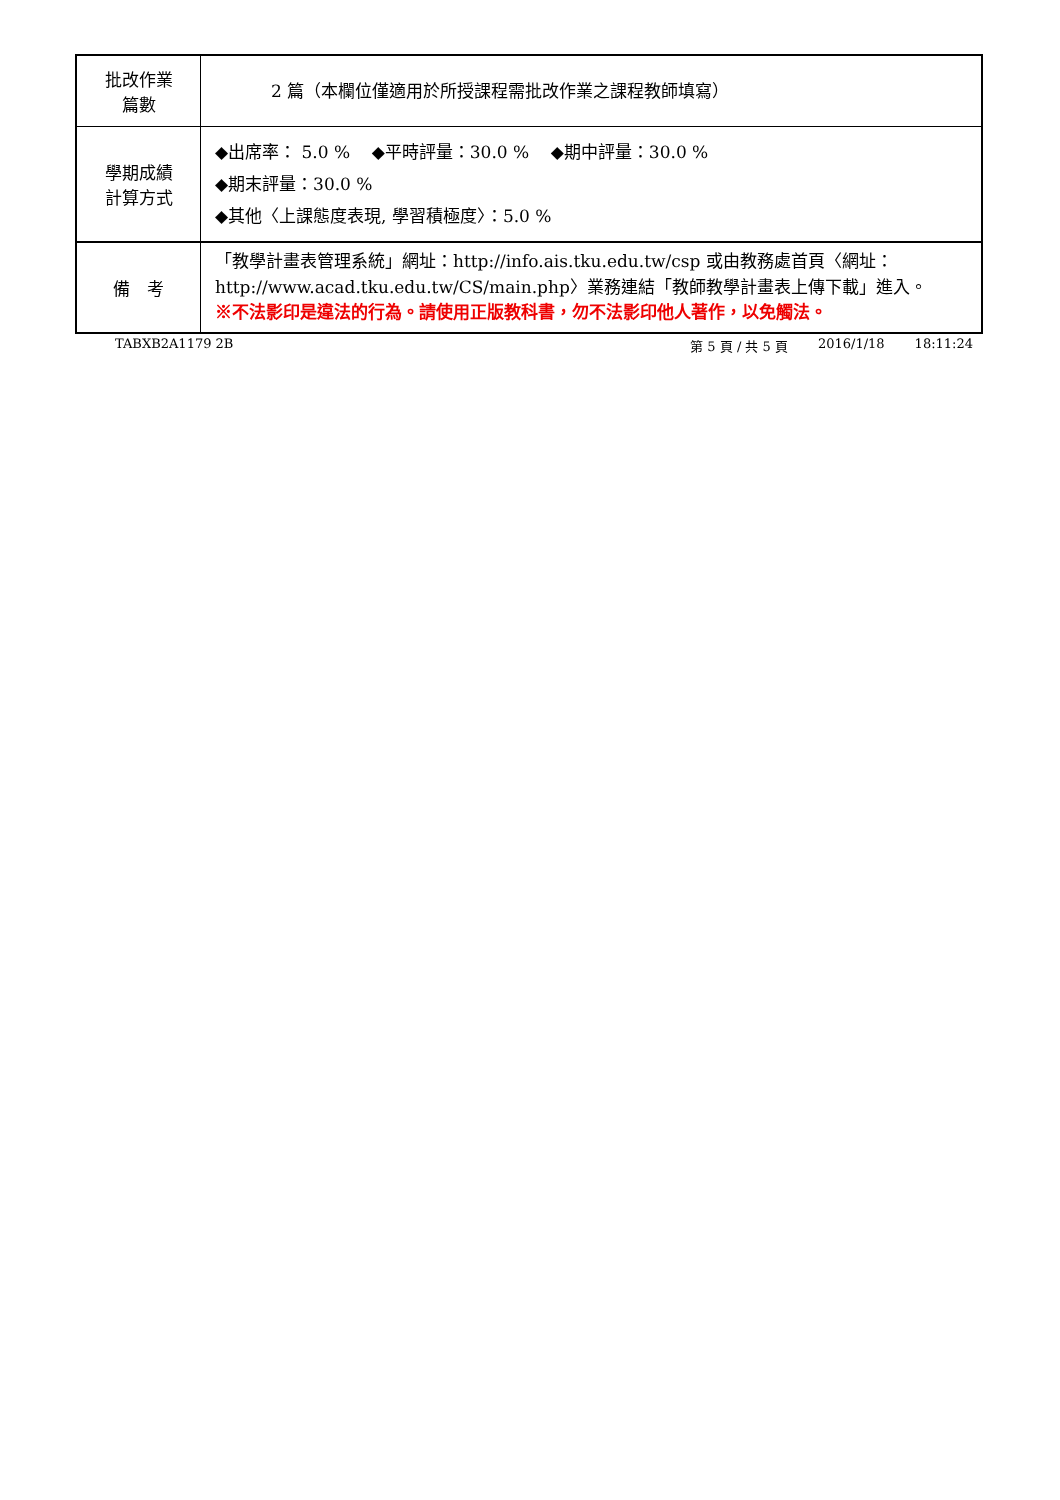| 批改作業 篇數 | 2 篇（本欄位僅適用於所授課程需批改作業之課程教師填寫） |
| 學期成績 計算方式 | ◆出席率： 5.0 % ◆平時評量：30.0 % ◆期中評量：30.0 % ◆期末評量：30.0 % ◆其他〈上課態度表現, 學習積極度〉：5.0 % |
| 備 考 | 「教學計畫表管理系統」網址： http://info.ais.tku.edu.tw/csp 或由教務處首頁〈網址： http://www.acad.tku.edu.tw/CS/main.php 〉業務連結「教師教學計畫表上傳下載」進入。 ※不法影印是違法的行為。請使用正版教科書，勿不法影印他人著作，以免觸法。 |
TABXB2A1179 2B 第 5 頁 / 共 5 頁 2016/1/18 18:11:24